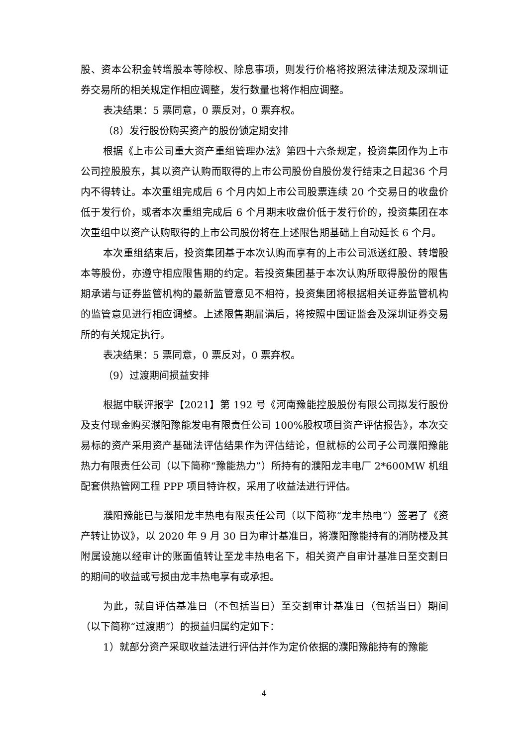股、资本公积金转增股本等除权、除息事项，则发行价格将按照法律法规及深圳证券交易所的相关规定作相应调整，发行数量也将作相应调整。
表决结果：5 票同意，0 票反对，0 票弃权。
（8）发行股份购买资产的股份锁定期安排
根据《上市公司重大资产重组管理办法》第四十六条规定，投资集团作为上市公司控股股东，其以资产认购而取得的上市公司股份自股份发行结束之日起36 个月内不得转让。本次重组完成后 6 个月内如上市公司股票连续 20 个交易日的收盘价低于发行价，或者本次重组完成后 6 个月期末收盘价低于发行价的，投资集团在本次重组中以资产认购取得的上市公司股份将在上述限售期基础上自动延长 6 个月。
本次重组结束后，投资集团基于本次认购而享有的上市公司派送红股、转增股本等股份，亦遵守相应限售期的约定。若投资集团基于本次认购所取得股份的限售期承诺与证券监管机构的最新监管意见不相符，投资集团将根据相关证券监管机构的监管意见进行相应调整。上述限售期届满后，将按照中国证监会及深圳证券交易所的有关规定执行。
表决结果：5 票同意，0 票反对，0 票弃权。
（9）过渡期间损益安排
根据中联评报字【2021】第 192 号《河南豫能控股股份有限公司拟发行股份及支付现金购买濮阳豫能发电有限责任公司 100%股权项目资产评估报告》，本次交易标的资产采用资产基础法评估结果作为评估结论，但就标的公司子公司濮阳豫能热力有限责任公司（以下简称“豫能热力”）所持有的濮阳龙丰电厂 2*600MW 机组配套供热管网工程 PPP 项目特许权，采用了收益法进行评估。
濮阳豫能已与濮阳龙丰热电有限责任公司（以下简称“龙丰热电”）签署了《资产转让协议》，以 2020 年 9 月 30 日为审计基准日，将濮阳豫能持有的消防楼及其附属设施以经审计的账面值转让至龙丰热电名下，相关资产自审计基准日至交割日的期间的收益或亏损由龙丰热电享有或承担。
为此，就自评估基准日（不包括当日）至交割审计基准日（包括当日）期间（以下简称“过渡期”）的损益归属约定如下：
1）就部分资产采取收益法进行评估并作为定价依据的濮阳豫能持有的豫能
4